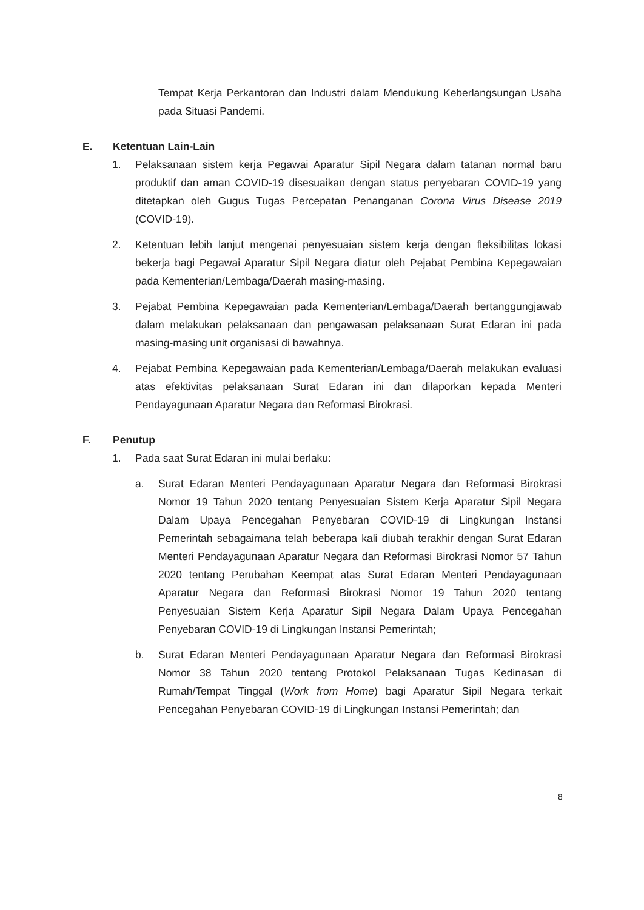Tempat Kerja Perkantoran dan Industri dalam Mendukung Keberlangsungan Usaha pada Situasi Pandemi.
E. Ketentuan Lain-Lain
1. Pelaksanaan sistem kerja Pegawai Aparatur Sipil Negara dalam tatanan normal baru produktif dan aman COVID-19 disesuaikan dengan status penyebaran COVID-19 yang ditetapkan oleh Gugus Tugas Percepatan Penanganan Corona Virus Disease 2019 (COVID-19).
2. Ketentuan lebih lanjut mengenai penyesuaian sistem kerja dengan fleksibilitas lokasi bekerja bagi Pegawai Aparatur Sipil Negara diatur oleh Pejabat Pembina Kepegawaian pada Kementerian/Lembaga/Daerah masing-masing.
3. Pejabat Pembina Kepegawaian pada Kementerian/Lembaga/Daerah bertanggungjawab dalam melakukan pelaksanaan dan pengawasan pelaksanaan Surat Edaran ini pada masing-masing unit organisasi di bawahnya.
4. Pejabat Pembina Kepegawaian pada Kementerian/Lembaga/Daerah melakukan evaluasi atas efektivitas pelaksanaan Surat Edaran ini dan dilaporkan kepada Menteri Pendayagunaan Aparatur Negara dan Reformasi Birokrasi.
F. Penutup
1. Pada saat Surat Edaran ini mulai berlaku:
a. Surat Edaran Menteri Pendayagunaan Aparatur Negara dan Reformasi Birokrasi Nomor 19 Tahun 2020 tentang Penyesuaian Sistem Kerja Aparatur Sipil Negara Dalam Upaya Pencegahan Penyebaran COVID-19 di Lingkungan Instansi Pemerintah sebagaimana telah beberapa kali diubah terakhir dengan Surat Edaran Menteri Pendayagunaan Aparatur Negara dan Reformasi Birokrasi Nomor 57 Tahun 2020 tentang Perubahan Keempat atas Surat Edaran Menteri Pendayagunaan Aparatur Negara dan Reformasi Birokrasi Nomor 19 Tahun 2020 tentang Penyesuaian Sistem Kerja Aparatur Sipil Negara Dalam Upaya Pencegahan Penyebaran COVID-19 di Lingkungan Instansi Pemerintah;
b. Surat Edaran Menteri Pendayagunaan Aparatur Negara dan Reformasi Birokrasi Nomor 38 Tahun 2020 tentang Protokol Pelaksanaan Tugas Kedinasan di Rumah/Tempat Tinggal (Work from Home) bagi Aparatur Sipil Negara terkait Pencegahan Penyebaran COVID-19 di Lingkungan Instansi Pemerintah; dan
8